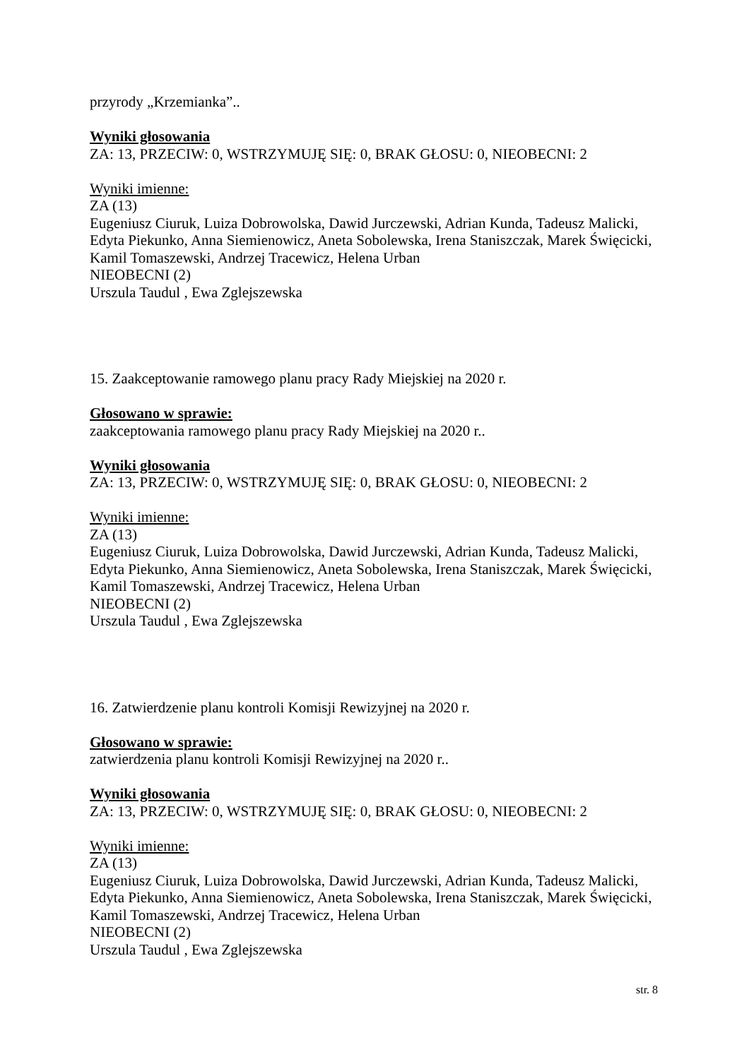przyrody „Krzemianka”..
Wyniki głosowania
ZA: 13, PRZECIW: 0, WSTRZYMUJĘ SIĘ: 0, BRAK GŁOSU: 0, NIEOBECNI: 2
Wyniki imienne:
ZA (13)
Eugeniusz Ciuruk, Luiza Dobrowolska, Dawid Jurczewski, Adrian Kunda, Tadeusz Malicki, Edyta Piekunko, Anna Siemienowicz, Aneta Sobolewska, Irena Staniszczak, Marek Święcicki, Kamil Tomaszewski, Andrzej Tracewicz, Helena Urban
NIEOBECNI (2)
Urszula Taudul , Ewa Zglejszewska
15. Zaakceptowanie ramowego planu pracy Rady Miejskiej na 2020 r.
Głosowano w sprawie:
zaakceptowania ramowego planu pracy Rady Miejskiej na 2020 r..
Wyniki głosowania
ZA: 13, PRZECIW: 0, WSTRZYMUJĘ SIĘ: 0, BRAK GŁOSU: 0, NIEOBECNI: 2
Wyniki imienne:
ZA (13)
Eugeniusz Ciuruk, Luiza Dobrowolska, Dawid Jurczewski, Adrian Kunda, Tadeusz Malicki, Edyta Piekunko, Anna Siemienowicz, Aneta Sobolewska, Irena Staniszczak, Marek Święcicki, Kamil Tomaszewski, Andrzej Tracewicz, Helena Urban
NIEOBECNI (2)
Urszula Taudul , Ewa Zglejszewska
16. Zatwierdzenie planu kontroli Komisji Rewizyjnej na 2020 r.
Głosowano w sprawie:
zatwierdzenia planu kontroli Komisji Rewizyjnej na 2020 r..
Wyniki głosowania
ZA: 13, PRZECIW: 0, WSTRZYMUJĘ SIĘ: 0, BRAK GŁOSU: 0, NIEOBECNI: 2
Wyniki imienne:
ZA (13)
Eugeniusz Ciuruk, Luiza Dobrowolska, Dawid Jurczewski, Adrian Kunda, Tadeusz Malicki, Edyta Piekunko, Anna Siemienowicz, Aneta Sobolewska, Irena Staniszczak, Marek Święcicki, Kamil Tomaszewski, Andrzej Tracewicz, Helena Urban
NIEOBECNI (2)
Urszula Taudul , Ewa Zglejszewska
str. 8